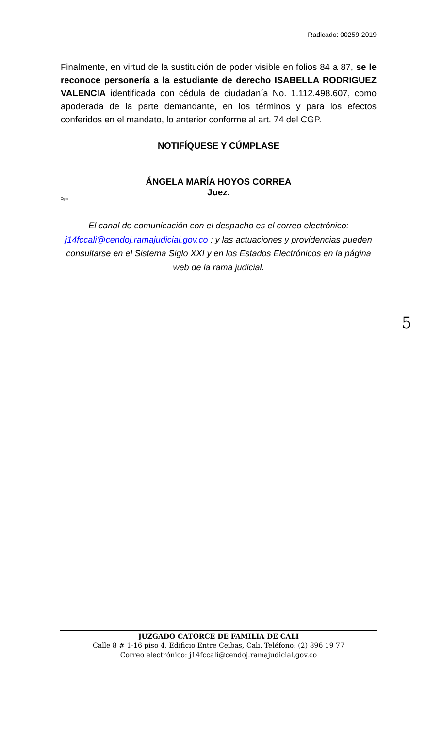Radicado: 00259-2019
Finalmente, en virtud de la sustitución de poder visible en folios 84 a 87, se le reconoce personería a la estudiante de derecho ISABELLA RODRIGUEZ VALENCIA identificada con cédula de ciudadanía No. 1.112.498.607, como apoderada de la parte demandante, en los términos y para los efectos conferidos en el mandato, lo anterior conforme al art. 74 del CGP.
NOTIFÍQUESE Y CÚMPLASE
ÁNGELA MARÍA HOYOS CORREA
Juez.
Cgm
El canal de comunicación con el despacho es el correo electrónico:
j14fccali@cendoj.ramajudicial.gov.co ; y las actuaciones y providencias pueden consultarse en el Sistema Siglo XXI y en los Estados Electrónicos en la página web de la rama judicial.
5
JUZGADO CATORCE DE FAMILIA DE CALI
Calle 8 # 1-16 piso 4. Edificio Entre Ceibas, Cali. Teléfono: (2) 896 19 77
Correo electrónico: j14fccali@cendoj.ramajudicial.gov.co